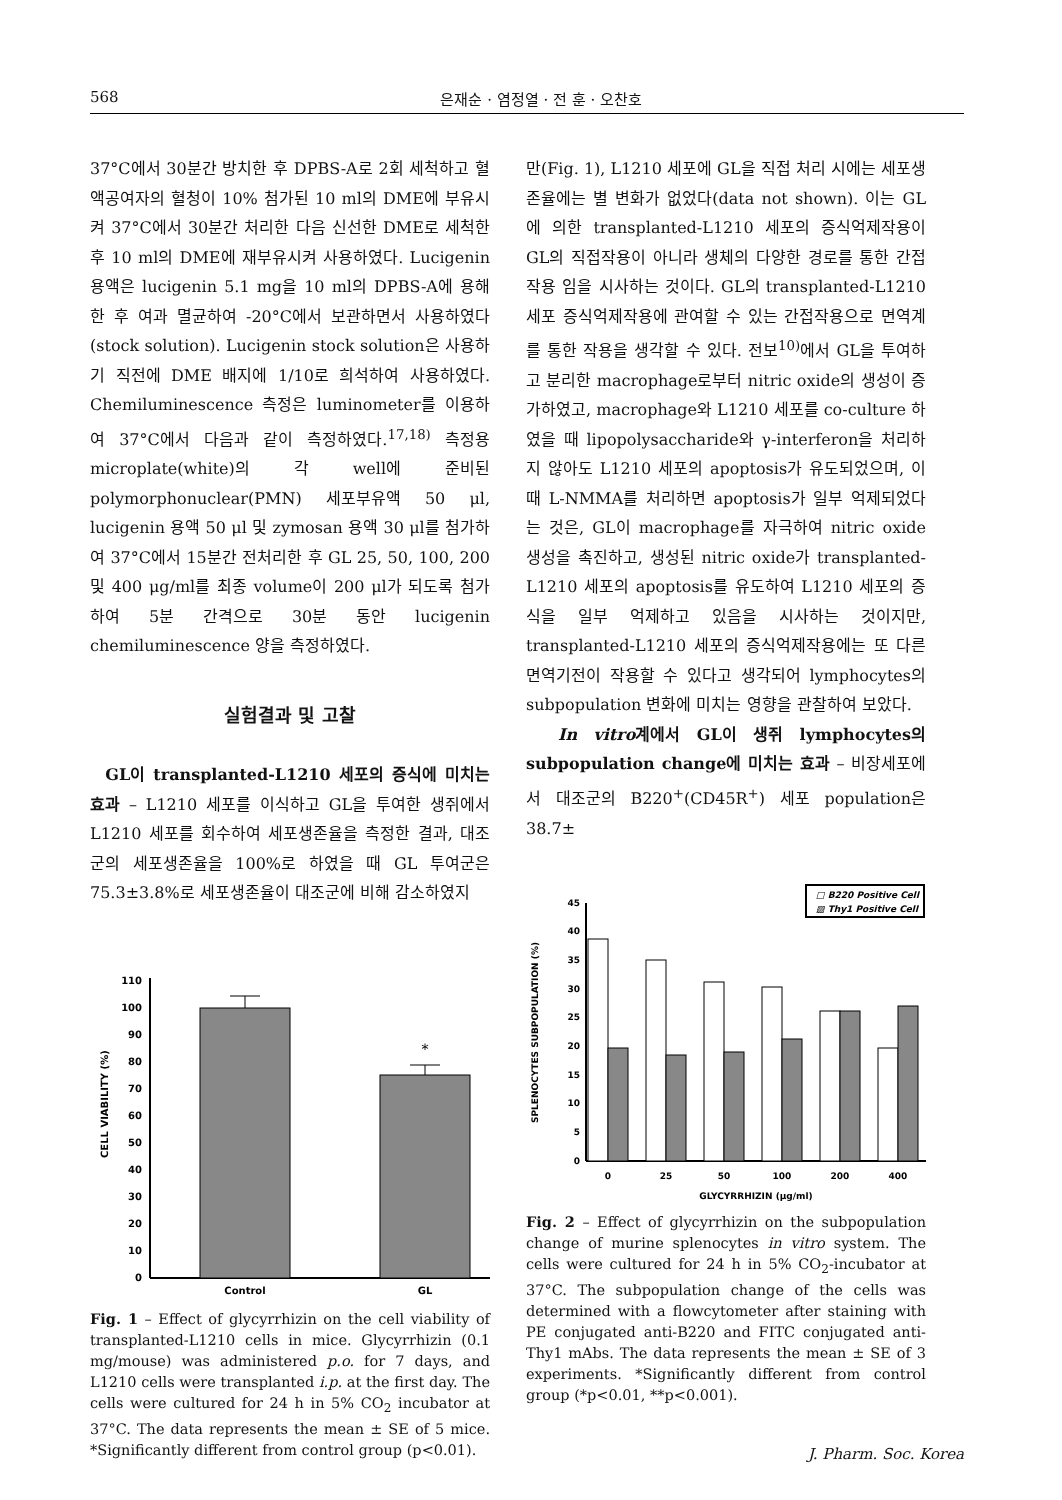568 은재순 · 염정열 · 전 훈 · 오찬호
37°C에서 30분간 방치한 후 DPBS-A로 2회 세척하고 혈액공여자의 혈청이 10% 첨가된 10 ml의 DME에 부유시켜 37°C에서 30분간 처리한 다음 신선한 DME로 세척한 후 10 ml의 DME에 재부유시켜 사용하였다. Lucigenin 용액은 lucigenin 5.1 mg을 10 ml의 DPBS-A에 용해한 후 여과 멸균하여 -20°C에서 보관하면서 사용하였다(stock solution). Lucigenin stock solution은 사용하기 직전에 DME 배지에 1/10로 희석하여 사용하였다. Chemiluminescence 측정은 luminometer를 이용하여 37°C에서 다음과 같이 측정하였다.<sup>17,18)</sup> 측정용 microplate(white)의 각 well에 준비된 polymorphonuclear(PMN) 세포부유액 50 μl, lucigenin 용액 50 μl 및 zymosan 용액 30 μl를 첨가하여 37°C에서 15분간 전처리한 후 GL 25, 50, 100, 200 및 400 μg/ml를 최종 volume이 200 μl가 되도록 첨가하여 5분 간격으로 30분 동안 lucigenin chemiluminescence 양을 측정하였다.
실험결과 및 고찰
GL이 transplanted-L1210 세포의 증식에 미치는 효과 – L1210 세포를 이식하고 GL을 투여한 생쥐에서 L1210 세포를 회수하여 세포생존율을 측정한 결과, 대조군의 세포생존율을 100%로 하였을 때 GL 투여군은 75.3±3.8%로 세포생존율이 대조군에 비해 감소하였지
CELL VIABILITY (%)
0
10
20
30
40
50
60
70
80
90
100
110
*
Control
GL
Fig. 1 – Effect of glycyrrhizin on the cell viability of transplanted-L1210 cells in mice. Glycyrrhizin (0.1 mg/mouse) was administered p.o. for 7 days, and L1210 cells were transplanted i.p. at the first day. The cells were cultured for 24 h in 5% CO<sub>2</sub> incubator at 37°C. The data represents the mean ± SE of 5 mice. *Significantly different from control group (p<0.01).
만(Fig. 1), L1210 세포에 GL을 직접 처리 시에는 세포생존율에는 별 변화가 없었다(data not shown). 이는 GL에 의한 transplanted-L1210 세포의 증식억제작용이 GL의 직접작용이 아니라 생체의 다양한 경로를 통한 간접작용 임을 시사하는 것이다. GL의 transplanted-L1210 세포 증식억제작용에 관여할 수 있는 간접작용으로 면역계를 통한 작용을 생각할 수 있다. 전보<sup>10)</sup>에서 GL을 투여하고 분리한 macrophage로부터 nitric oxide의 생성이 증가하였고, macrophage와 L1210 세포를 co-culture 하였을 때 lipopolysaccharide와 γ-interferon을 처리하지 않아도 L1210 세포의 apoptosis가 유도되었으며, 이때 L-NMMA를 처리하면 apoptosis가 일부 억제되었다는 것은, GL이 macrophage를 자극하여 nitric oxide 생성을 촉진하고, 생성된 nitric oxide가 transplanted-L1210 세포의 apoptosis를 유도하여 L1210 세포의 증식을 일부 억제하고 있음을 시사하는 것이지만, transplanted-L1210 세포의 증식억제작용에는 또 다른 면역기전이 작용할 수 있다고 생각되어 lymphocytes의 subpopulation 변화에 미치는 영향을 관찰하여 보았다.
In vitro계에서 GL이 생쥐 lymphocytes의 subpopulation change에 미치는 효과 – 비장세포에서 대조군의 B220<sup>+</sup>(CD45R<sup>+</sup>) 세포 population은 38.7±
SPLENOCYTES SUBPOPULATION (%)
□ B220 Positive Cell
▨ Thy1 Positive Cell
0
5
10
15
20
25
30
35
40
45
0
25
50
100
200
400
GLYCYRRHIZIN (μg/ml)
Fig. 2 – Effect of glycyrrhizin on the subpopulation change of murine splenocytes in vitro system. The cells were cultured for 24 h in 5% CO<sub>2</sub>-incubator at 37°C. The subpopulation change of the cells was determined with a flowcytometer after staining with PE conjugated anti-B220 and FITC conjugated anti-Thy1 mAbs. The data represents the mean ± SE of 3 experiments. *Significantly different from control group (*p<0.01, **p<0.001).
J. Pharm. Soc. Korea